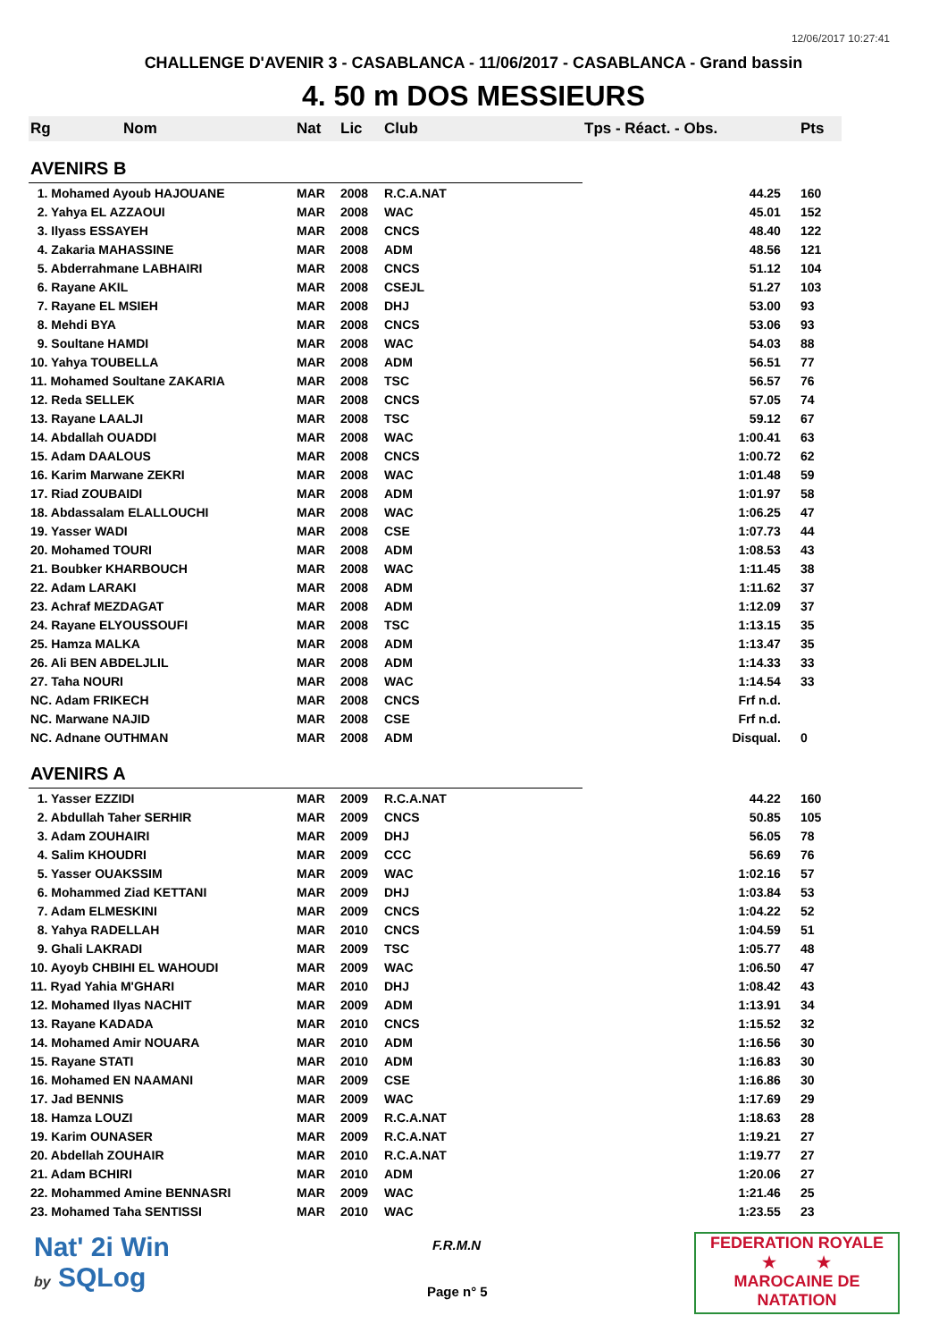12/06/2017 10:27:41
CHALLENGE D'AVENIR 3 - CASABLANCA - 11/06/2017 - CASABLANCA - Grand bassin
4. 50 m DOS MESSIEURS
| Rg | Nom | Nat | Lic | Club | Tps - Réact. - Obs. | Pts |
| --- | --- | --- | --- | --- | --- | --- |
| AVENIRS B | | | | | | |
| 1. Mohamed Ayoub HAJOUANE | | MAR | 2008 | R.C.A.NAT | 44.25 | 160 |
| 2. Yahya EL AZZAOUI | | MAR | 2008 | WAC | 45.01 | 152 |
| 3. Ilyass ESSAYEH | | MAR | 2008 | CNCS | 48.40 | 122 |
| 4. Zakaria MAHASSINE | | MAR | 2008 | ADM | 48.56 | 121 |
| 5. Abderrahmane LABHAIRI | | MAR | 2008 | CNCS | 51.12 | 104 |
| 6. Rayane AKIL | | MAR | 2008 | CSEJL | 51.27 | 103 |
| 7. Rayane EL MSIEH | | MAR | 2008 | DHJ | 53.00 | 93 |
| 8. Mehdi BYA | | MAR | 2008 | CNCS | 53.06 | 93 |
| 9. Soultane HAMDI | | MAR | 2008 | WAC | 54.03 | 88 |
| 10. Yahya TOUBELLA | | MAR | 2008 | ADM | 56.51 | 77 |
| 11. Mohamed Soultane ZAKARIA | | MAR | 2008 | TSC | 56.57 | 76 |
| 12. Reda SELLEK | | MAR | 2008 | CNCS | 57.05 | 74 |
| 13. Rayane LAALJI | | MAR | 2008 | TSC | 59.12 | 67 |
| 14. Abdallah OUADDI | | MAR | 2008 | WAC | 1:00.41 | 63 |
| 15. Adam DAALOUS | | MAR | 2008 | CNCS | 1:00.72 | 62 |
| 16. Karim Marwane ZEKRI | | MAR | 2008 | WAC | 1:01.48 | 59 |
| 17. Riad ZOUBAIDI | | MAR | 2008 | ADM | 1:01.97 | 58 |
| 18. Abdassalam ELALLOUCHI | | MAR | 2008 | WAC | 1:06.25 | 47 |
| 19. Yasser WADI | | MAR | 2008 | CSE | 1:07.73 | 44 |
| 20. Mohamed TOURI | | MAR | 2008 | ADM | 1:08.53 | 43 |
| 21. Boubker KHARBOUCH | | MAR | 2008 | WAC | 1:11.45 | 38 |
| 22. Adam LARAKI | | MAR | 2008 | ADM | 1:11.62 | 37 |
| 23. Achraf MEZDAGAT | | MAR | 2008 | ADM | 1:12.09 | 37 |
| 24. Rayane ELYOUSSOUFI | | MAR | 2008 | TSC | 1:13.15 | 35 |
| 25. Hamza MALKA | | MAR | 2008 | ADM | 1:13.47 | 35 |
| 26. Ali BEN ABDELJLIL | | MAR | 2008 | ADM | 1:14.33 | 33 |
| 27. Taha NOURI | | MAR | 2008 | WAC | 1:14.54 | 33 |
| NC. Adam FRIKECH | | MAR | 2008 | CNCS | Frf n.d. | |
| NC. Marwane NAJID | | MAR | 2008 | CSE | Frf n.d. | |
| NC. Adnane OUTHMAN | | MAR | 2008 | ADM | Disqual. | 0 |
| AVENIRS A | | | | | | |
| 1. Yasser EZZIDI | | MAR | 2009 | R.C.A.NAT | 44.22 | 160 |
| 2. Abdullah Taher SERHIR | | MAR | 2009 | CNCS | 50.85 | 105 |
| 3. Adam ZOUHAIRI | | MAR | 2009 | DHJ | 56.05 | 78 |
| 4. Salim KHOUDRI | | MAR | 2009 | CCC | 56.69 | 76 |
| 5. Yasser OUAKSSIM | | MAR | 2009 | WAC | 1:02.16 | 57 |
| 6. Mohammed Ziad KETTANI | | MAR | 2009 | DHJ | 1:03.84 | 53 |
| 7. Adam ELMESKINI | | MAR | 2009 | CNCS | 1:04.22 | 52 |
| 8. Yahya RADELLAH | | MAR | 2010 | CNCS | 1:04.59 | 51 |
| 9. Ghali LAKRADI | | MAR | 2009 | TSC | 1:05.77 | 48 |
| 10. Ayoyb CHBIHI EL WAHOUDI | | MAR | 2009 | WAC | 1:06.50 | 47 |
| 11. Ryad Yahia M'GHARI | | MAR | 2010 | DHJ | 1:08.42 | 43 |
| 12. Mohamed Ilyas NACHIT | | MAR | 2009 | ADM | 1:13.91 | 34 |
| 13. Rayane KADADA | | MAR | 2010 | CNCS | 1:15.52 | 32 |
| 14. Mohamed Amir NOUARA | | MAR | 2010 | ADM | 1:16.56 | 30 |
| 15. Rayane STATI | | MAR | 2010 | ADM | 1:16.83 | 30 |
| 16. Mohamed EN NAAMANI | | MAR | 2009 | CSE | 1:16.86 | 30 |
| 17. Jad BENNIS | | MAR | 2009 | WAC | 1:17.69 | 29 |
| 18. Hamza LOUZI | | MAR | 2009 | R.C.A.NAT | 1:18.63 | 28 |
| 19. Karim OUNASER | | MAR | 2009 | R.C.A.NAT | 1:19.21 | 27 |
| 20. Abdellah ZOUHAIR | | MAR | 2010 | R.C.A.NAT | 1:19.77 | 27 |
| 21. Adam BCHIRI | | MAR | 2010 | ADM | 1:20.06 | 27 |
| 22. Mohammed Amine BENNASRI | | MAR | 2009 | WAC | 1:21.46 | 25 |
| 23. Mohamed Taha SENTISSI | | MAR | 2010 | WAC | 1:23.55 | 23 |
Nat' 2i Win
by SQLog
F.R.M.N
Page n° 5
FEDERATION ROYALE
★ ★
MAROCAINE DE NATATION